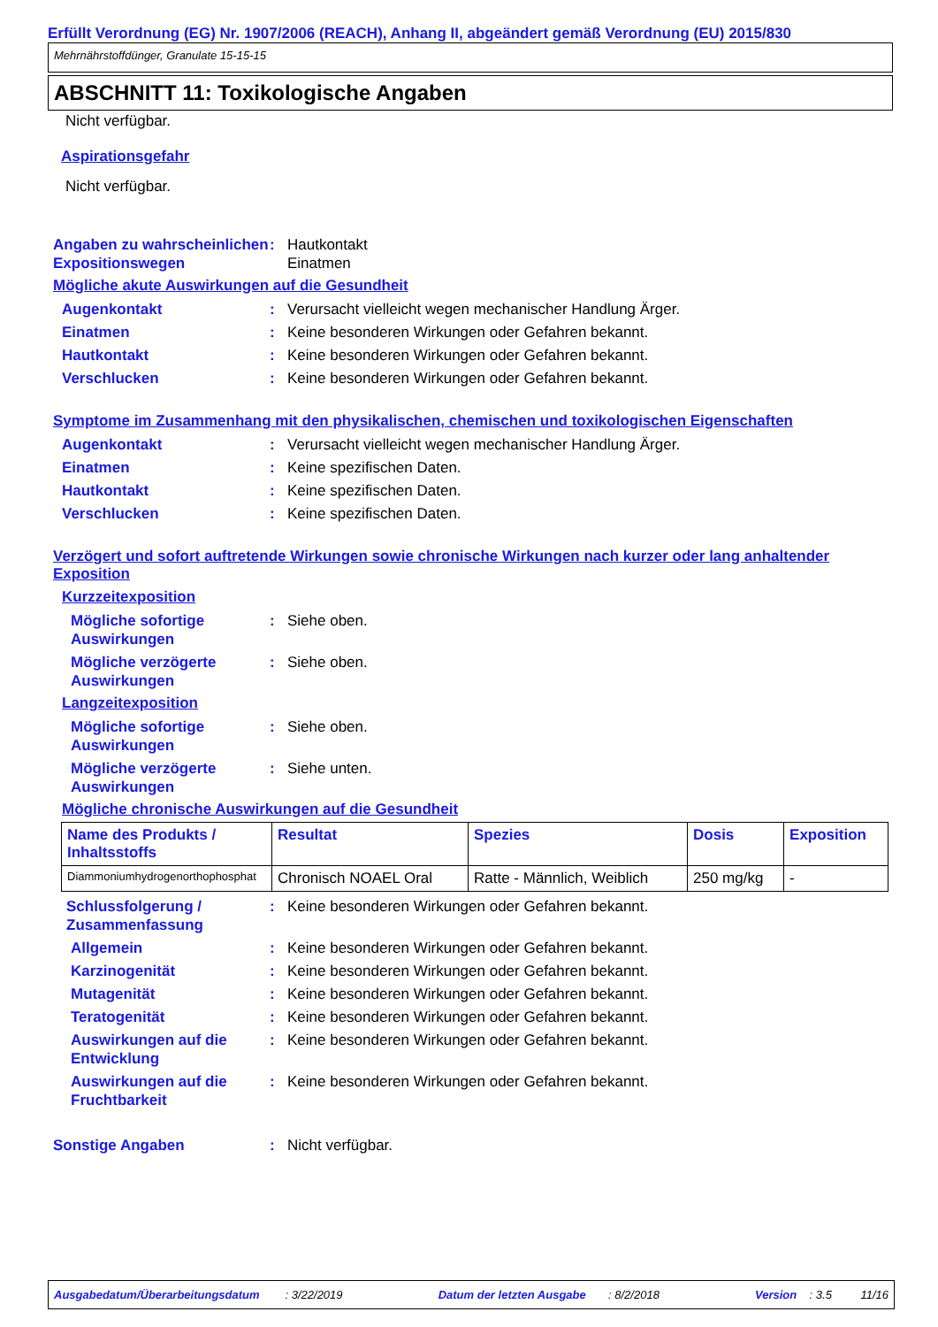Erfüllt Verordnung (EG) Nr. 1907/2006 (REACH), Anhang II, abgeändert gemäß Verordnung (EU) 2015/830
Mehrnährstoffdünger, Granulate 15-15-15
ABSCHNITT 11: Toxikologische Angaben
Nicht verfügbar.
Aspirationsgefahr
Nicht verfügbar.
Angaben zu wahrscheinlichen Expositionswegen
: Hautkontakt
Einatmen
Mögliche akute Auswirkungen auf die Gesundheit
Augenkontakt : Verursacht vielleicht wegen mechanischer Handlung Ärger.
Einatmen : Keine besonderen Wirkungen oder Gefahren bekannt.
Hautkontakt : Keine besonderen Wirkungen oder Gefahren bekannt.
Verschlucken : Keine besonderen Wirkungen oder Gefahren bekannt.
Symptome im Zusammenhang mit den physikalischen, chemischen und toxikologischen Eigenschaften
Augenkontakt : Verursacht vielleicht wegen mechanischer Handlung Ärger.
Einatmen : Keine spezifischen Daten.
Hautkontakt : Keine spezifischen Daten.
Verschlucken : Keine spezifischen Daten.
Verzögert und sofort auftretende Wirkungen sowie chronische Wirkungen nach kurzer oder lang anhaltender Exposition
Kurzzeitexposition
Mögliche sofortige Auswirkungen
: Siehe oben.
Mögliche verzögerte Auswirkungen
: Siehe oben.
Langzeitexposition
Mögliche sofortige Auswirkungen
: Siehe oben.
Mögliche verzögerte Auswirkungen
: Siehe unten.
Mögliche chronische Auswirkungen auf die Gesundheit
| Name des Produkts / Inhaltsstoffs | Resultat | Spezies | Dosis | Exposition |
| --- | --- | --- | --- | --- |
| Diammoniumhydrogenorthophosphat | Chronisch NOAEL Oral | Ratte - Männlich, Weiblich | 250 mg/kg | - |
Schlussfolgerung / Zusammenfassung
: Keine besonderen Wirkungen oder Gefahren bekannt.
Allgemein : Keine besonderen Wirkungen oder Gefahren bekannt.
Karzinogenität : Keine besonderen Wirkungen oder Gefahren bekannt.
Mutagenität : Keine besonderen Wirkungen oder Gefahren bekannt.
Teratogenität : Keine besonderen Wirkungen oder Gefahren bekannt.
Auswirkungen auf die Entwicklung
: Keine besonderen Wirkungen oder Gefahren bekannt.
Auswirkungen auf die Fruchtbarkeit
: Keine besonderen Wirkungen oder Gefahren bekannt.
Sonstige Angaben : Nicht verfügbar.
Ausgabedatum/Überarbeitungsdatum : 3/22/2019 Datum der letzten Ausgabe : 8/2/2018 Version : 3.5 11/16